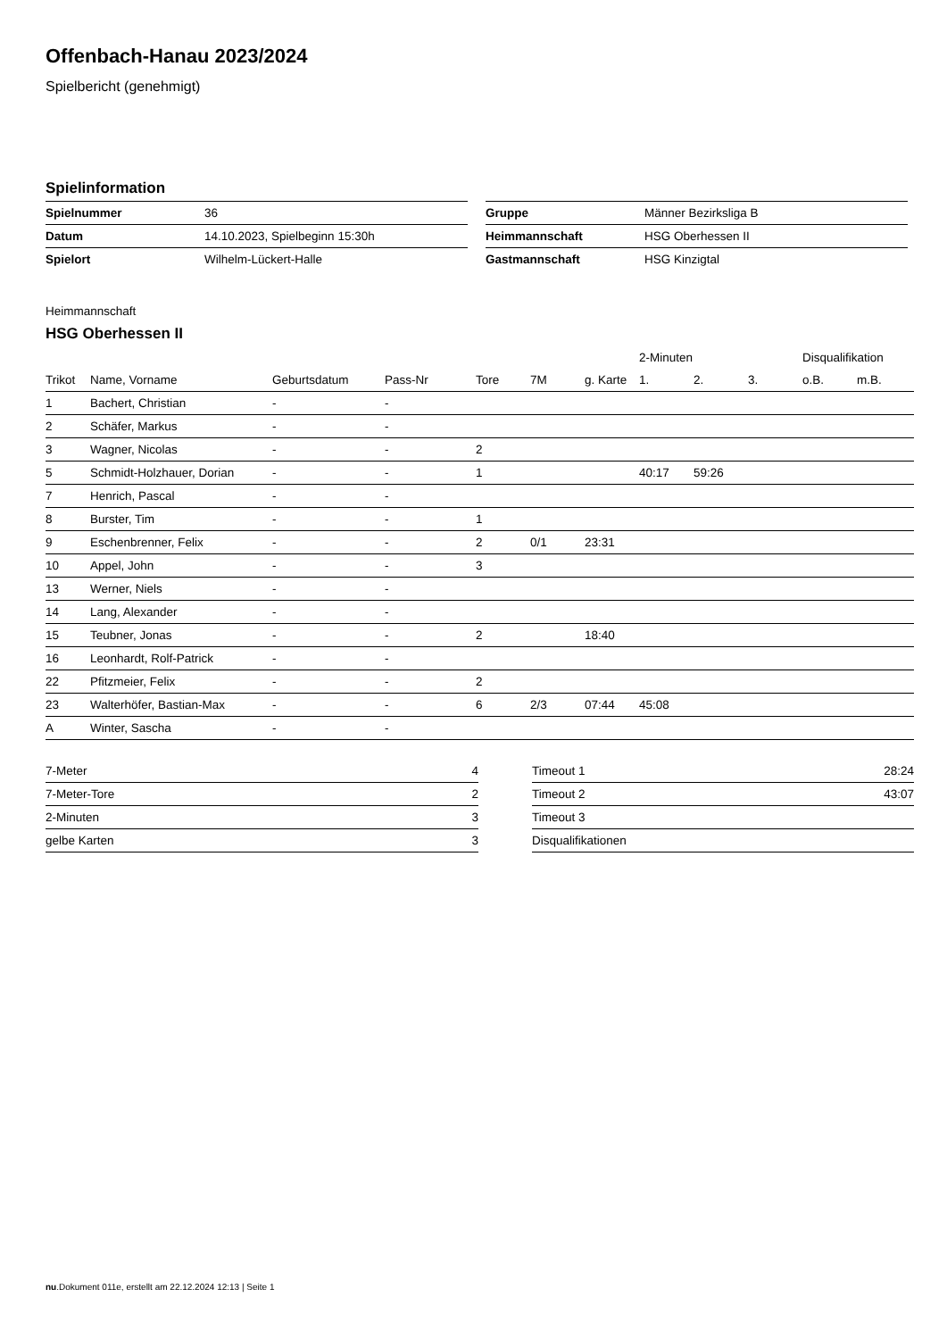Offenbach-Hanau 2023/2024
Spielbericht (genehmigt)
Spielinformation
| Spielnummer | 36 |
| Datum | 14.10.2023, Spielbeginn 15:30h |
| Spielort | Wilhelm-Lückert-Halle |
| Gruppe | Männer Bezirksliga B |
| Heimmannschaft | HSG Oberhessen II |
| Gastmannschaft | HSG Kinzigtal |
Heimmannschaft
HSG Oberhessen II
| | | | | | | | 2-Minuten | | | Disqualifikation | |
| --- | --- | --- | --- | --- | --- | --- | --- | --- | --- | --- | --- |
| Trikot | Name, Vorname | Geburtsdatum | Pass-Nr | Tore | 7M | g. Karte | 1. | 2. | 3. | o.B. | m.B. |
| 1 | Bachert, Christian | - | - | | | | | | | | |
| 2 | Schäfer, Markus | - | - | | | | | | | | |
| 3 | Wagner, Nicolas | - | - | 2 | | | | | | | |
| 5 | Schmidt-Holzhauer, Dorian | - | - | 1 | | | 40:17 | 59:26 | | | |
| 7 | Henrich, Pascal | - | - | | | | | | | | |
| 8 | Burster, Tim | - | - | 1 | | | | | | | |
| 9 | Eschenbrenner, Felix | - | - | 2 | 0/1 | 23:31 | | | | | |
| 10 | Appel, John | - | - | 3 | | | | | | | |
| 13 | Werner, Niels | - | - | | | | | | | | |
| 14 | Lang, Alexander | - | - | | | | | | | | |
| 15 | Teubner, Jonas | - | - | 2 | | 18:40 | | | | | |
| 16 | Leonhardt, Rolf-Patrick | - | - | | | | | | | | |
| 22 | Pfitzmeier, Felix | - | - | 2 | | | | | | | |
| 23 | Walterhöfer, Bastian-Max | - | - | 6 | 2/3 | 07:44 | 45:08 | | | | |
| A | Winter, Sascha | - | - | | | | | | | | |
| 7-Meter | 4 |
| 7-Meter-Tore | 2 |
| 2-Minuten | 3 |
| gelbe Karten | 3 |
| Timeout 1 | 28:24 |
| Timeout 2 | 43:07 |
| Timeout 3 | |
| Disqualifikationen | |
nu.Dokument 011e, erstellt am 22.12.2024 12:13 | Seite 1